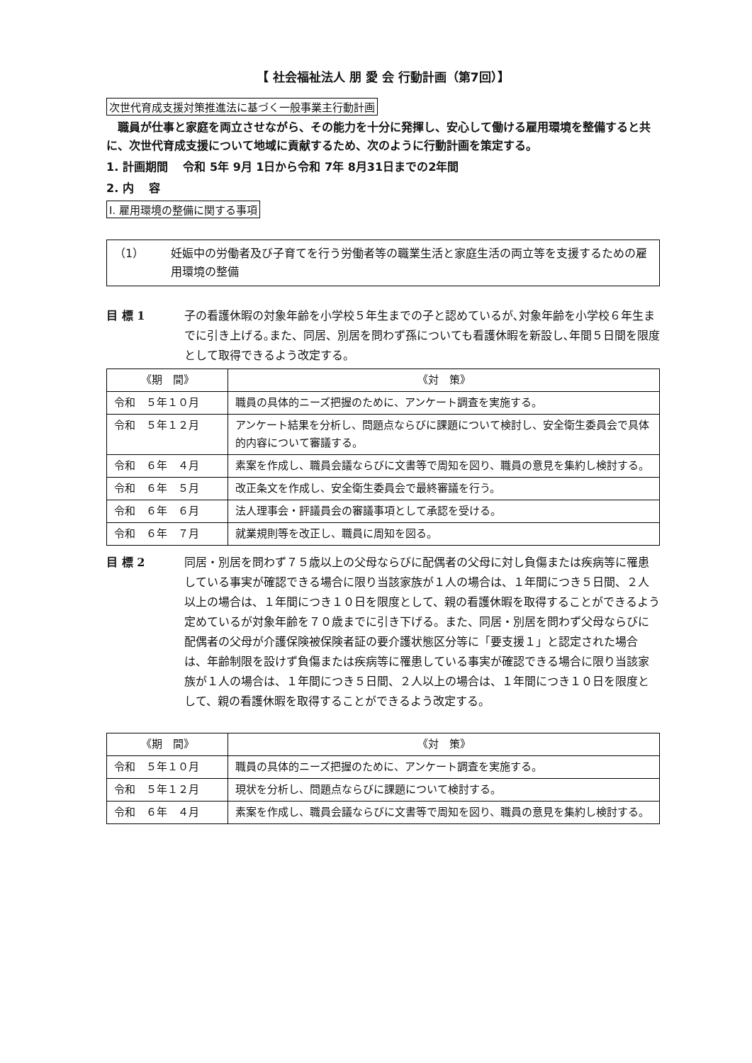【 社会福祉法人 朋 愛 会 行動計画（第7回）】
次世代育成支援対策推進法に基づく一般事業主行動計画
職員が仕事と家庭を両立させながら、その能力を十分に発揮し、安心して働ける雇用環境を整備すると共に、次世代育成支援について地域に貢献するため、次のように行動計画を策定する。
1. 計画期間　 令和 5年 9月 1日から令和 7年 8月31日までの2年間
2. 内　 容
Ⅰ. 雇用環境の整備に関する事項
（1） 妊娠中の労働者及び子育てを行う労働者等の職業生活と家庭生活の両立等を支援するための雇用環境の整備
目 標 1 子の看護休暇の対象年齢を小学校５年生までの子と認めているが､対象年齢を小学校６年生までに引き上げる｡また、同居、別居を問わず孫についても看護休暇を新設し､年間５日間を限度として取得できるよう改定する。
| 《期 間》 | 《対 策》 |
| --- | --- |
| 令和 ５年１０月 | 職員の具体的ニーズ把握のために、アンケート調査を実施する。 |
| 令和 ５年１２月 | アンケート結果を分析し、問題点ならびに課題について検討し、安全衛生委員会で具体的内容について審議する。 |
| 令和 ６年 ４月 | 素案を作成し、職員会議ならびに文書等で周知を図り、職員の意見を集約し検討する。 |
| 令和 ６年 ５月 | 改正条文を作成し、安全衛生委員会で最終審議を行う。 |
| 令和 ６年 ６月 | 法人理事会・評議員会の審議事項として承認を受ける。 |
| 令和 ６年 ７月 | 就業規則等を改正し、職員に周知を図る。 |
目 標 2 同居・別居を問わず７５歳以上の父母ならびに配偶者の父母に対し負傷または疾病等に罹患している事実が確認できる場合に限り当該家族が１人の場合は、１年間につき５日間、２人以上の場合は、１年間につき１０日を限度として、親の看護休暇を取得することができるよう定めているが対象年齢を７０歳までに引き下げる。また、同居・別居を問わず父母ならびに配偶者の父母が介護保険被保険者証の要介護状態区分等に「要支援１」と認定された場合は、年齢制限を設けず負傷または疾病等に罹患している事実が確認できる場合に限り当該家族が１人の場合は、１年間につき５日間、２人以上の場合は、１年間につき１０日を限度として、親の看護休暇を取得することができるよう改定する。
| 《期 間》 | 《対 策》 |
| --- | --- |
| 令和 ５年１０月 | 職員の具体的ニーズ把握のために、アンケート調査を実施する。 |
| 令和 ５年１２月 | 現状を分析し、問題点ならびに課題について検討する。 |
| 令和 ６年 ４月 | 素案を作成し、職員会議ならびに文書等で周知を図り、職員の意見を集約し検討する。 |